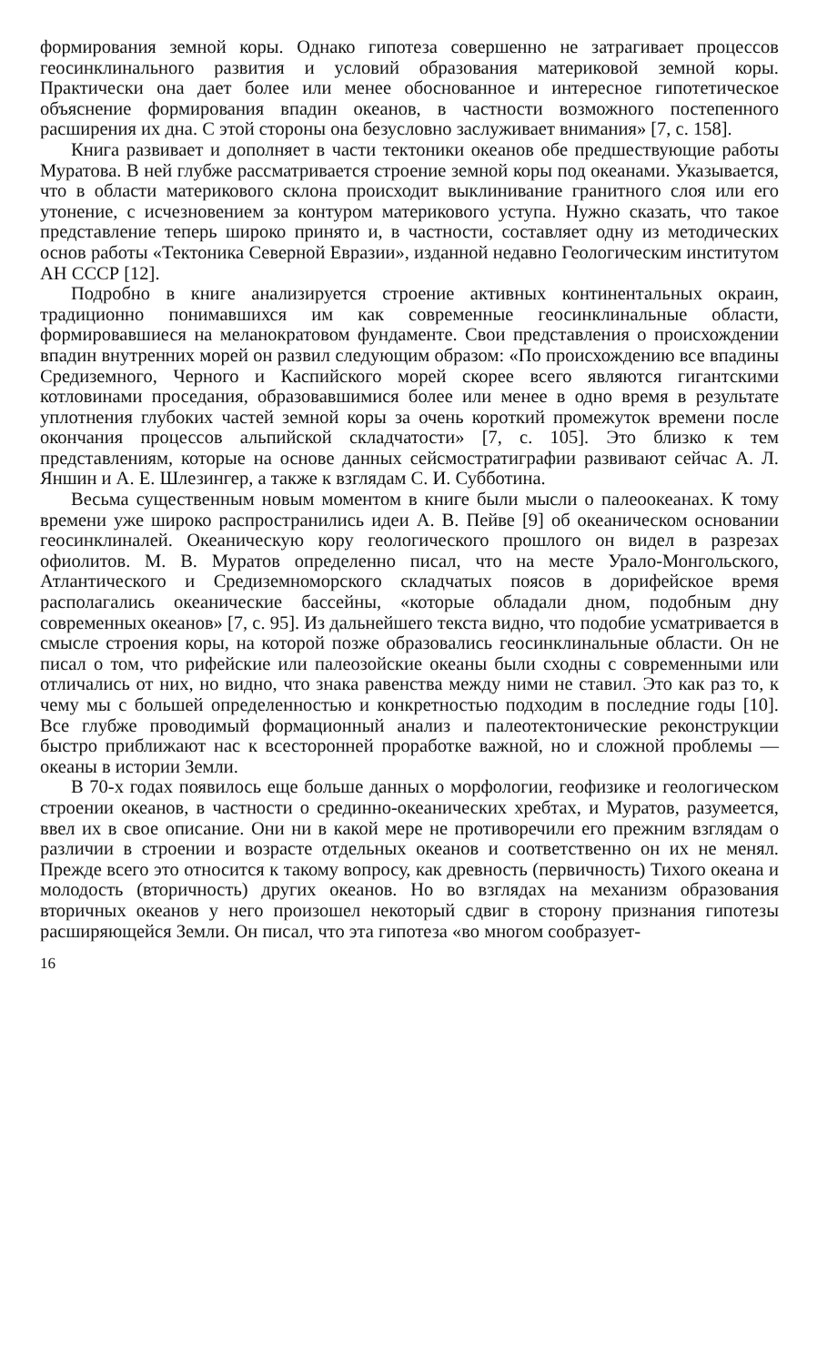формирования земной коры. Однако гипотеза совершенно не затрагивает процессов геосинклинального развития и условий образования материковой земной коры. Практически она дает более или менее обоснованное и интересное гипотетическое объяснение формирования впадин океанов, в частности возможного постепенного расширения их дна. С этой стороны она безусловно заслуживает внимания» [7, с. 158].
Книга развивает и дополняет в части тектоники океанов обе предшествующие работы Муратова. В ней глубже рассматривается строение земной коры под океанами. Указывается, что в области материкового склона происходит выклинивание гранитного слоя или его утонение, с исчезновением за контуром материкового уступа. Нужно сказать, что такое представление теперь широко принято и, в частности, составляет одну из методических основ работы «Тектоника Северной Евразии», изданной недавно Геологическим институтом АН СССР [12].
Подробно в книге анализируется строение активных континентальных окраин, традиционно понимавшихся им как современные геосинклинальные области, формировавшиеся на меланократовом фундаменте. Свои представления о происхождении впадин внутренних морей он развил следующим образом: «По происхождению все впадины Средиземного, Черного и Каспийского морей скорее всего являются гигантскими котловинами проседания, образовавшимися более или менее в одно время в результате уплотнения глубоких частей земной коры за очень короткий промежуток времени после окончания процессов альпийской складчатости» [7, с. 105]. Это близко к тем представлениям, которые на основе данных сейсмостратиграфии развивают сейчас А. Л. Яншин и А. Е. Шлезингер, а также к взглядам С. И. Субботина.
Весьма существенным новым моментом в книге были мысли о палеоокеанах. К тому времени уже широко распространились идеи А. В. Пейве [9] об океаническом основании геосинклиналей. Океаническую кору геологического прошлого он видел в разрезах офиолитов. М. В. Муратов определенно писал, что на месте Урало-Монгольского, Атлантического и Средиземноморского складчатых поясов в дорифейское время располагались океанические бассейны, «которые обладали дном, подобным дну современных океанов» [7, с. 95]. Из дальнейшего текста видно, что подобие усматривается в смысле строения коры, на которой позже образовались геосинклинальные области. Он не писал о том, что рифейские или палеозойские океаны были сходны с современными или отличались от них, но видно, что знака равенства между ними не ставил. Это как раз то, к чему мы с большей определенностью и конкретностью подходим в последние годы [10]. Все глубже проводимый формационный анализ и палеотектонические реконструкции быстро приближают нас к всесторонней проработке важной, но и сложной проблемы — океаны в истории Земли.
В 70-х годах появилось еще больше данных о морфологии, геофизике и геологическом строении океанов, в частности о срединно-океанических хребтах, и Муратов, разумеется, ввел их в свое описание. Они ни в какой мере не противоречили его прежним взглядам о различии в строении и возрасте отдельных океанов и соответственно он их не менял. Прежде всего это относится к такому вопросу, как древность (первичность) Тихого океана и молодость (вторичность) других океанов. Но во взглядах на механизм образования вторичных океанов у него произошел некоторый сдвиг в сторону признания гипотезы расширяющейся Земли. Он писал, что эта гипотеза «во многом сообразует-
16